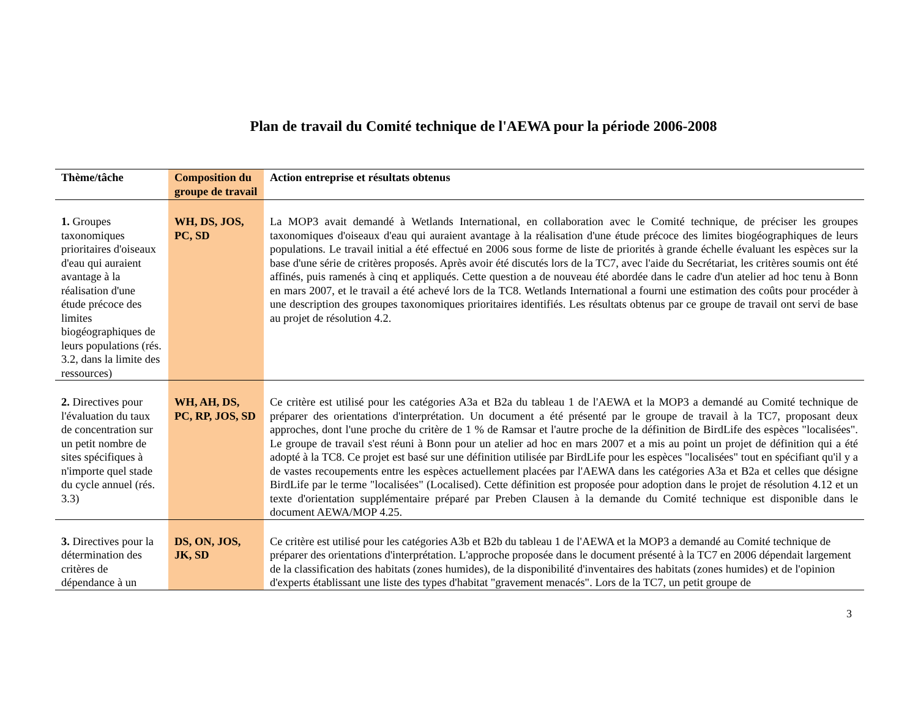Plan de travail du Comité technique de l'AEWA pour la période 2006-2008
| Thème/tâche | Composition du groupe de travail | Action entreprise et résultats obtenus |
| --- | --- | --- |
| 1. Groupes taxonomiques prioritaires d'oiseaux d'eau qui auraient avantage à la réalisation d'une étude précoce des limites biogéographiques de leurs populations (rés. 3.2, dans la limite des ressources) | WH, DS, JOS, PC, SD | La MOP3 avait demandé à Wetlands International, en collaboration avec le Comité technique, de préciser les groupes taxonomiques d'oiseaux d'eau qui auraient avantage à la réalisation d'une étude précoce des limites biogéographiques de leurs populations. Le travail initial a été effectué en 2006 sous forme de liste de priorités à grande échelle évaluant les espèces sur la base d'une série de critères proposés. Après avoir été discutés lors de la TC7, avec l'aide du Secrétariat, les critères soumis ont été affinés, puis ramenés à cinq et appliqués. Cette question a de nouveau été abordée dans le cadre d'un atelier ad hoc tenu à Bonn en mars 2007, et le travail a été achevé lors de la TC8. Wetlands International a fourni une estimation des coûts pour procéder à une description des groupes taxonomiques prioritaires identifiés. Les résultats obtenus par ce groupe de travail ont servi de base au projet de résolution 4.2. |
| 2. Directives pour l'évaluation du taux de concentration sur un petit nombre de sites spécifiques à n'importe quel stade du cycle annuel (rés. 3.3) | WH, AH, DS, PC, RP, JOS, SD | Ce critère est utilisé pour les catégories A3a et B2a du tableau 1 de l'AEWA et la MOP3 a demandé au Comité technique de préparer des orientations d'interprétation. Un document a été présenté par le groupe de travail à la TC7, proposant deux approches, dont l'une proche du critère de 1 % de Ramsar et l'autre proche de la définition de BirdLife des espèces "localisées". Le groupe de travail s'est réuni à Bonn pour un atelier ad hoc en mars 2007 et a mis au point un projet de définition qui a été adopté à la TC8. Ce projet est basé sur une définition utilisée par BirdLife pour les espèces "localisées" tout en spécifiant qu'il y a de vastes recoupements entre les espèces actuellement placées par l'AEWA dans les catégories A3a et B2a et celles que désigne BirdLife par le terme "localisées" (Localised). Cette définition est proposée pour adoption dans le projet de résolution 4.12 et un texte d'orientation supplémentaire préparé par Preben Clausen à la demande du Comité technique est disponible dans le document AEWA/MOP 4.25. |
| 3. Directives pour la détermination des critères de dépendance à un | DS, ON, JOS, JK, SD | Ce critère est utilisé pour les catégories A3b et B2b du tableau 1 de l'AEWA et la MOP3 a demandé au Comité technique de préparer des orientations d'interprétation. L'approche proposée dans le document présenté à la TC7 en 2006 dépendait largement de la classification des habitats (zones humides), de la disponibilité d'inventaires des habitats (zones humides) et de l'opinion d'experts établissant une liste des types d'habitat "gravement menacés". Lors de la TC7, un petit groupe de |
3